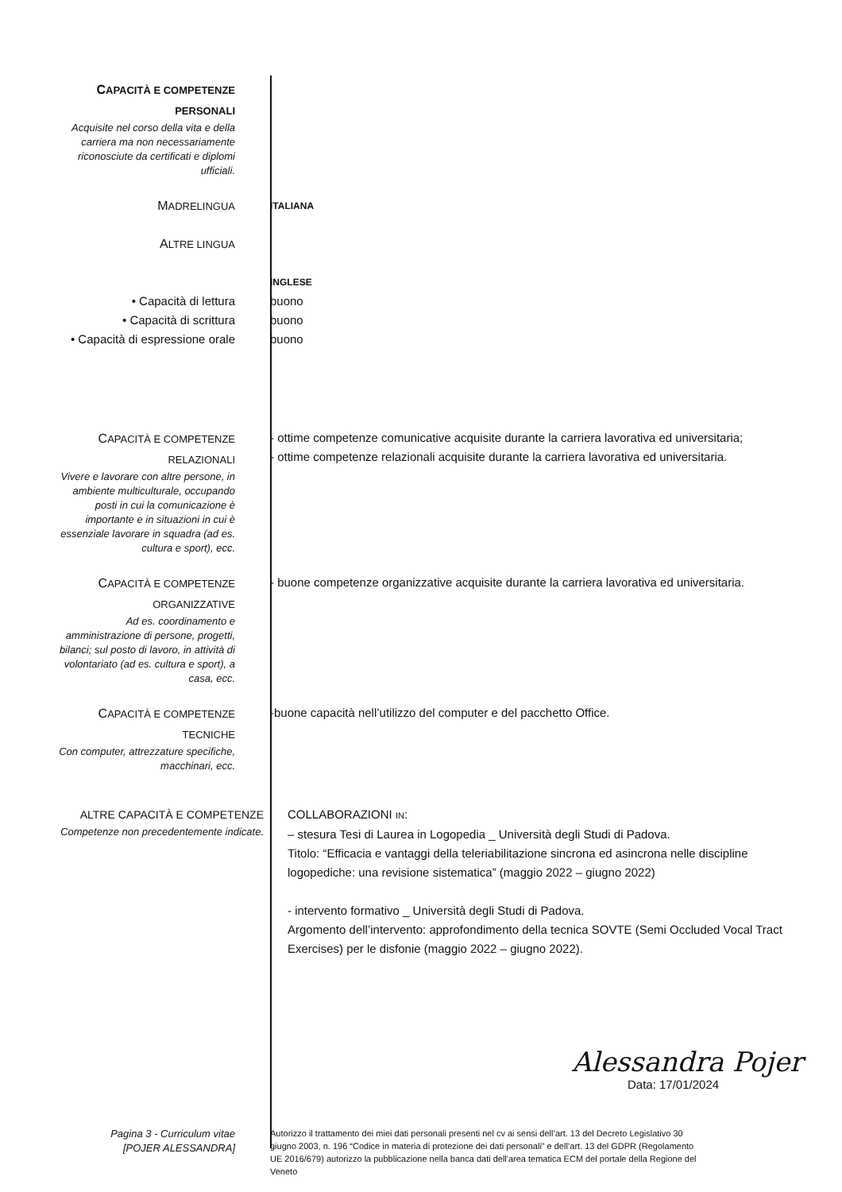CAPACITÀ E COMPETENZE
PERSONALI
Acquisite nel corso della vita e della carriera ma non necessariamente riconosciute da certificati e diplomi ufficiali.
MADRELINGUA
ITALIANA
ALTRE LINGUA
INGLESE
• Capacità di lettura
• Capacità di scrittura
• Capacità di espressione orale
buono
buono
buono
CAPACITÀ E COMPETENZE
RELAZIONALI
Vivere e lavorare con altre persone, in ambiente multiculturale, occupando posti in cui la comunicazione è importante e in situazioni in cui è essenziale lavorare in squadra (ad es. cultura e sport), ecc.
- ottime competenze comunicative acquisite durante la carriera lavorativa ed universitaria;
- ottime competenze relazionali acquisite durante la carriera lavorativa ed universitaria.
CAPACITÀ E COMPETENZE
ORGANIZZATIVE
Ad es. coordinamento e amministrazione di persone, progetti, bilanci; sul posto di lavoro, in attività di volontariato (ad es. cultura e sport), a casa, ecc.
- buone competenze organizzative acquisite durante la carriera lavorativa ed universitaria.
CAPACITÀ E COMPETENZE
TECNICHE
Con computer, attrezzature specifiche, macchinari, ecc.
-buone capacità nell’utilizzo del computer e del pacchetto Office.
ALTRE CAPACITÀ E COMPETENZE
Competenze non precedentemente indicate.
COLLABORAZIONI IN:
– stesura Tesi di Laurea in Logopedia _ Università degli Studi di Padova.
Titolo: “Efficacia e vantaggi della teleriabilitazione sincrona ed asincrona nelle discipline logopediche: una revisione sistematica” (maggio 2022 – giugno 2022)
- intervento formativo _ Università degli Studi di Padova.
Argomento dell’intervento: approfondimento della tecnica SOVTE (Semi Occluded Vocal Tract Exercises) per le disfonie (maggio 2022 – giugno 2022).
Alessandra Pojer
Data: 17/01/2024
Pagina 3 - Curriculum vitae
[POJER ALESSANDRA]
Autorizzo il trattamento dei miei dati personali presenti nel cv ai sensi dell’art. 13 del Decreto Legislativo 30 giugno 2003, n. 196 “Codice in materia di protezione dei dati personali” e dell’art. 13 del GDPR (Regolamento UE 2016/679) autorizzo la pubblicazione nella banca dati dell'area tematica ECM del portale della Regione del Veneto